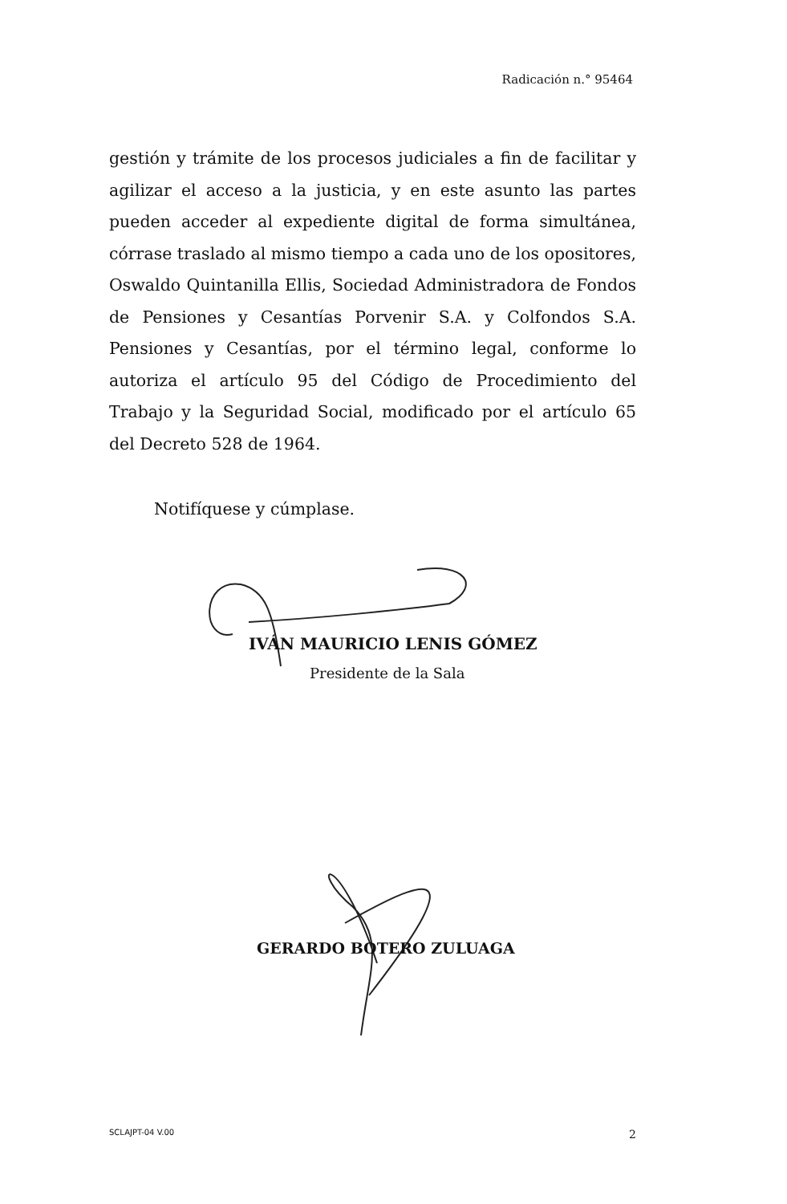Radicación n.° 95464
gestión y trámite de los procesos judiciales a fin de facilitar y agilizar el acceso a la justicia, y en este asunto las partes pueden acceder al expediente digital de forma simultánea, córrase traslado al mismo tiempo a cada uno de los opositores, Oswaldo Quintanilla Ellis, Sociedad Administradora de Fondos de Pensiones y Cesantías Porvenir S.A. y Colfondos S.A. Pensiones y Cesantías, por el término legal, conforme lo autoriza el artículo 95 del Código de Procedimiento del Trabajo y la Seguridad Social, modificado por el artículo 65 del Decreto 528 de 1964.
Notifíquese y cúmplase.
IVÁN MAURICIO LENIS GÓMEZ
Presidente de la Sala
GERARDO BOTERO ZULUAGA
SCLAJPT-04 V.00 2